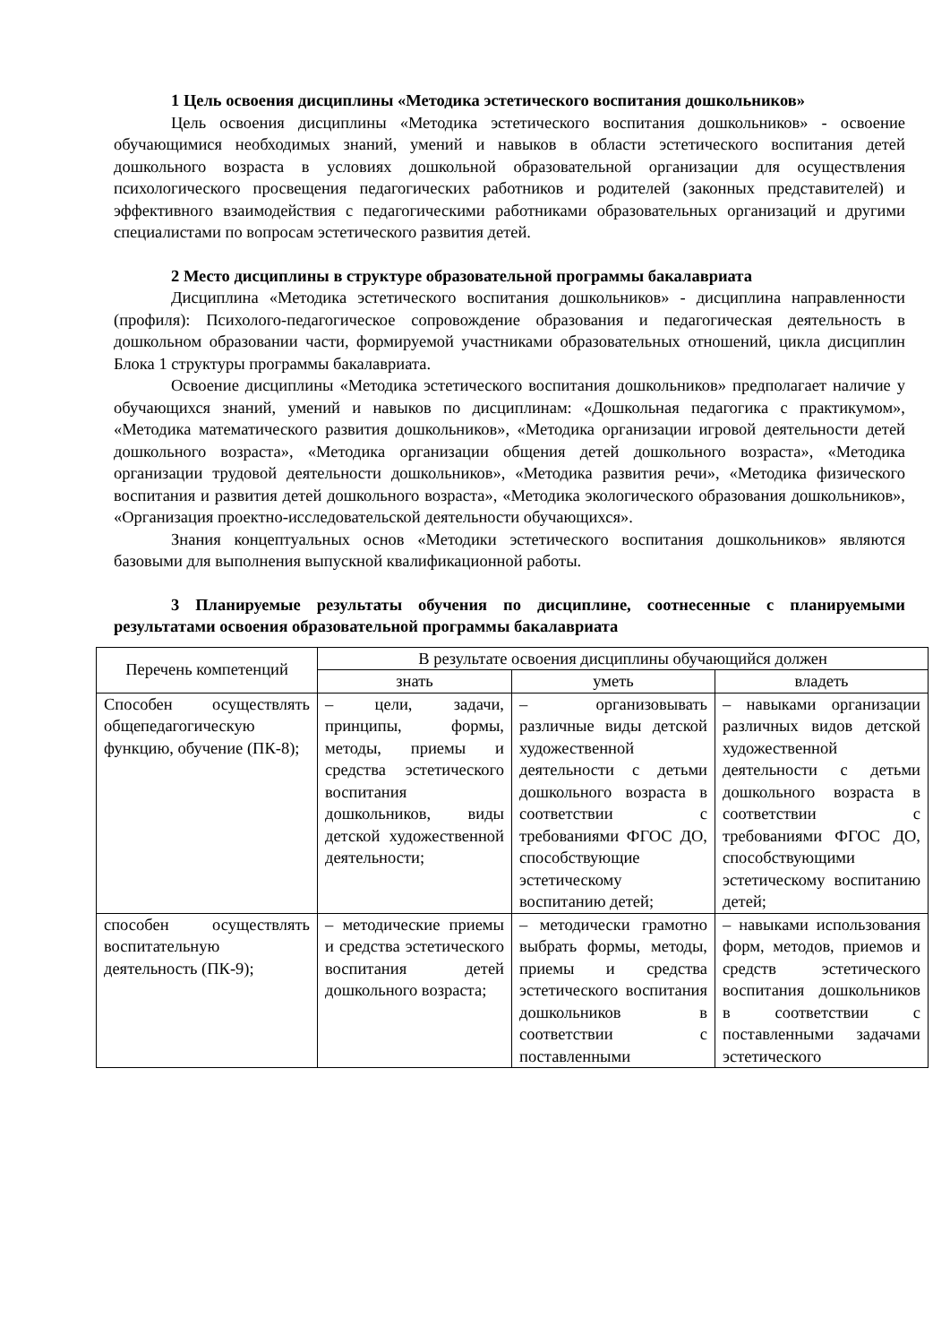1 Цель освоения дисциплины «Методика эстетического воспитания дошкольников»
Цель освоения дисциплины «Методика эстетического воспитания дошкольников» - освоение обучающимися необходимых знаний, умений и навыков в области эстетического воспитания детей дошкольного возраста в условиях дошкольной образовательной организации для осуществления психологического просвещения педагогических работников и родителей (законных представителей) и эффективного взаимодействия с педагогическими работниками образовательных организаций и другими специалистами по вопросам эстетического развития детей.
2 Место дисциплины в структуре образовательной программы бакалавриата
Дисциплина «Методика эстетического воспитания дошкольников» - дисциплина направленности (профиля): Психолого-педагогическое сопровождение образования и педагогическая деятельность в дошкольном образовании части, формируемой участниками образовательных отношений, цикла дисциплин Блока 1 структуры программы бакалавриата.
Освоение дисциплины «Методика эстетического воспитания дошкольников» предполагает наличие у обучающихся знаний, умений и навыков по дисциплинам: «Дошкольная педагогика с практикумом», «Методика математического развития дошкольников», «Методика организации игровой деятельности детей дошкольного возраста», «Методика организации общения детей дошкольного возраста», «Методика организации трудовой деятельности дошкольников», «Методика развития речи», «Методика физического воспитания и развития детей дошкольного возраста», «Методика экологического образования дошкольников», «Организация проектно-исследовательской деятельности обучающихся».
Знания концептуальных основ «Методики эстетического воспитания дошкольников» являются базовыми для выполнения выпускной квалификационной работы.
3 Планируемые результаты обучения по дисциплине, соотнесенные с планируемыми результатами освоения образовательной программы бакалавриата
| Перечень компетенций | В результате освоения дисциплины обучающийся должен | | |
| --- | --- | --- | --- |
| | знать | уметь | владеть |
| Способен осуществлять общепедагогическую функцию, обучение (ПК-8); | – цели, задачи, принципы, формы, методы, приемы и средства эстетического воспитания дошкольников, виды детской художественной деятельности; | – организовывать различные виды детской художественной деятельности с детьми дошкольного возраста в соответствии с требованиями ФГОС ДО, способствующие эстетическому воспитанию детей; | – навыками организации различных видов детской художественной деятельности с детьми дошкольного возраста в соответствии с требованиями ФГОС ДО, способствующими эстетическому воспитанию детей; |
| способен осуществлять воспитательную деятельность (ПК-9); | – методические приемы и средства эстетического воспитания детей дошкольного возраста; | – методически грамотно выбрать формы, методы, приемы и средства эстетического воспитания дошкольников в соответствии с поставленными | – навыками использования форм, методов, приемов и средств эстетического воспитания дошкольников в соответствии с поставленными задачами эстетического |